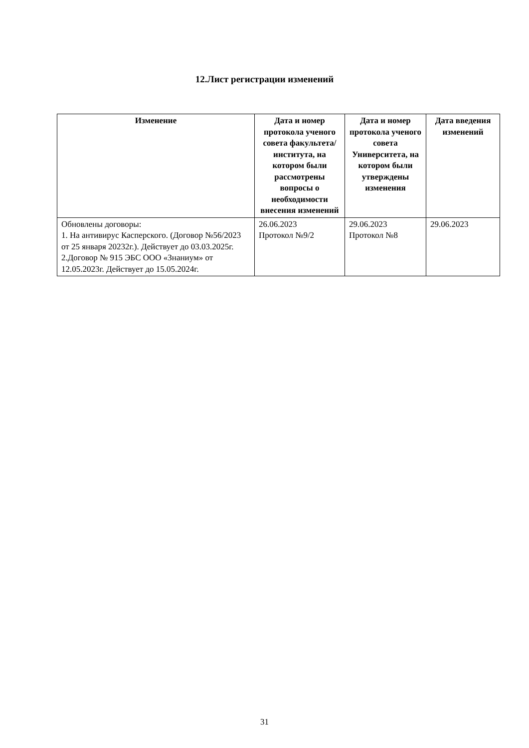12.Лист регистрации изменений
| Изменение | Дата и номер протокола ученого совета факультета/ института, на котором были рассмотрены вопросы о необходимости внесения изменений | Дата и номер протокола ученого совета Университета, на котором были утверждены изменения | Дата введения изменений |
| --- | --- | --- | --- |
| Обновлены договоры: 1. На антивирус Касперского. (Договор №56/2023 от 25 января 20232г.). Действует до 03.03.2025г. 2.Договор № 915 ЭБС ООО «Знаниум» от 12.05.2023г. Действует до 15.05.2024г. | 26.06.2023 Протокол №9/2 | 29.06.2023 Протокол №8 | 29.06.2023 |
31